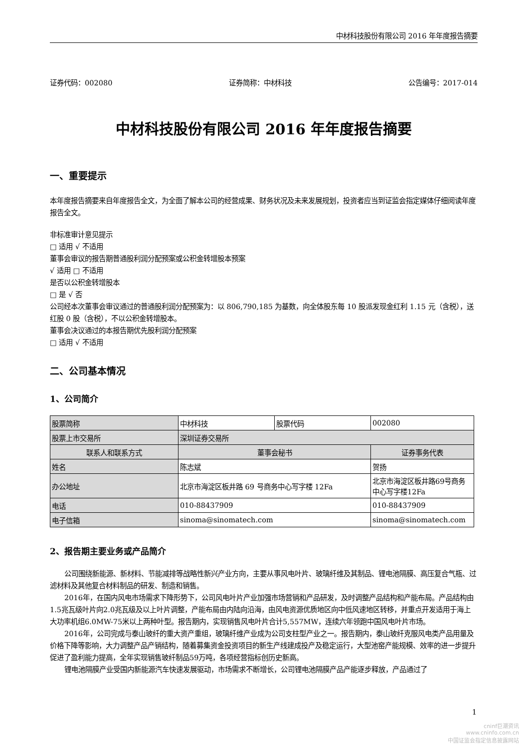中材科技股份有限公司 2016 年年度报告摘要
证券代码：002080 证券简称：中材科技 公告编号：2017-014
中材科技股份有限公司 2016 年年度报告摘要
一、重要提示
本年度报告摘要来自年度报告全文，为全面了解本公司的经营成果、财务状况及未来发展规划，投资者应当到证监会指定媒体仔细阅读年度报告全文。
非标准审计意见提示
□ 适用 √ 不适用
董事会审议的报告期普通股利润分配预案或公积金转增股本预案
√ 适用 □ 不适用
是否以公积金转增股本
□ 是 √ 否
公司经本次董事会审议通过的普通股利润分配预案为：以 806,790,185 为基数，向全体股东每 10 股派发现金红利 1.15 元（含税），送红股 0 股（含税），不以公积金转增股本。
董事会决议通过的本报告期优先股利润分配预案
□ 适用 √ 不适用
二、公司基本情况
1、公司简介
| 股票简称 | 中材科技 | 股票代码 | 002080 |
| 股票上市交易所 | 深圳证券交易所 | | |
| 联系人和联系方式 | 董事会秘书 | | 证券事务代表 |
| 姓名 | 陈志斌 | | 贺扬 |
| 办公地址 | 北京市海淀区板井路 69 号商务中心写字楼 12Fa | | 北京市海淀区板井路69号商务中心写字楼12Fa |
| 电话 | 010-88437909 | | 010-88437909 |
| 电子信箱 | sinoma@sinomatech.com | | sinoma@sinomatech.com |
2、报告期主要业务或产品简介
公司围绕新能源、新材料、节能减排等战略性新兴产业方向，主要从事风电叶片、玻璃纤维及其制品、锂电池隔膜、高压复合气瓶、过滤材料及其他复合材料制品的研发、制造和销售。
2016年，在国内风电市场需求下降形势下，公司风电叶片产业加强市场营销和产品研发，及时调整产品结构和产能布局。产品结构由1.5兆瓦级叶片向2.0兆瓦级及以上叶片调整，产能布局由内陆向沿海，由风电资源优质地区向中低风速地区转移，并重点开发适用于海上大功率机组6.0MW-75米以上两种叶型。报告期内，实现销售风电叶片合计5,557MW，连续六年领跑中国风电叶片市场。
2016年，公司完成与泰山玻纤的重大资产重组，玻璃纤维产业成为公司支柱型产业之一。报告期内，泰山玻纤克服风电类产品用量及价格下降等影响，大力调整产品产销结构，随着募集资金投资项目的新生产线建成投产及稳定运行，大型池窑产能规模、效率的进一步提升促进了盈利能力提高，全年实现销售玻纤制品59万吨，各项经营指标创历史新高。
锂电池隔膜产业受国内新能源汽车快速发展驱动，市场需求不断增长，公司锂电池隔膜产品产能逐步释放，产品通过了
1
cninf巨潮资讯
www.cninfo.com.cn
中国证监会指定信息披露网站